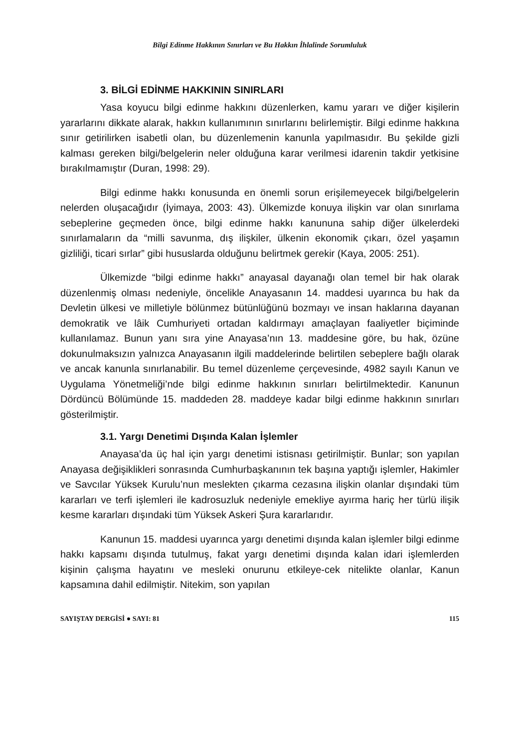Bilgi Edinme Hakkının Sınırları ve Bu Hakkın İhlalinde Sorumluluk
3. BİLGİ EDİNME HAKKININ SINIRLARI
Yasa koyucu bilgi edinme hakkını düzenlerken, kamu yararı ve diğer kişilerin yararlarını dikkate alarak, hakkın kullanımının sınırlarını belirlemiştir. Bilgi edinme hakkına sınır getirilirken isabetli olan, bu düzenlemenin kanunla yapılmasıdır. Bu şekilde gizli kalması gereken bilgi/belgelerin neler olduğuna karar verilmesi idarenin takdir yetkisine bırakılmamıştır (Duran, 1998: 29).
Bilgi edinme hakkı konusunda en önemli sorun erişilemeyecek bilgi/belgelerin nelerden oluşacağıdır (İyimaya, 2003: 43). Ülkemizde konuya ilişkin var olan sınırlama sebeplerine geçmeden önce, bilgi edinme hakkı kanununa sahip diğer ülkelerdeki sınırlamaların da “milli savunma, dış ilişkiler, ülkenin ekonomik çıkarı, özel yaşamın gizliliği, ticari sırlar” gibi hususlarda olduğunu belirtmek gerekir (Kaya, 2005: 251).
Ülkemizde “bilgi edinme hakkı” anayasal dayanağı olan temel bir hak olarak düzenlenmiş olması nedeniyle, öncelikle Anayasanın 14. maddesi uyarınca bu hak da Devletin ülkesi ve milletiyle bölünmez bütünlüğünü bozmayı ve insan haklarına dayanan demokratik ve lâik Cumhuriyeti ortadan kaldırmayı amaçlayan faaliyetler biçiminde kullanılamaz. Bunun yanı sıra yine Anayasa’nın 13. maddesine göre, bu hak, özüne dokunulmaksızın yalnızca Anayasanın ilgili maddelerinde belirtilen sebeplere bağlı olarak ve ancak kanunla sınırlanabilir. Bu temel düzenleme çerçevesinde, 4982 sayılı Kanun ve Uygulama Yönetmeliği’nde bilgi edinme hakkının sınırları belirtilmektedir. Kanunun Dördüncü Bölümünde 15. maddeden 28. maddeye kadar bilgi edinme hakkının sınırları gösterilmiştir.
3.1. Yargı Denetimi Dışında Kalan İşlemler
Anayasa’da üç hal için yargı denetimi istisnası getirilmiştir. Bunlar; son yapılan Anayasa değişiklikleri sonrasında Cumhurbaşkanının tek başına yaptığı işlemler, Hakimler ve Savcılar Yüksek Kurulu’nun meslekten çıkarma cezasına ilişkin olanlar dışındaki tüm kararları ve terfi işlemleri ile kadrosuzluk nedeniyle emekliye ayırma hariç her türlü ilişik kesme kararları dışındaki tüm Yüksek Askeri Şura kararlarıdır.
Kanunun 15. maddesi uyarınca yargı denetimi dışında kalan işlemler bilgi edinme hakkı kapsamı dışında tutulmuş, fakat yargı denetimi dışında kalan idari işlemlerden kişinin çalışma hayatını ve mesleki onurunu etkileye-cek nitelikte olanlar, Kanun kapsamına dahil edilmiştir. Nitekim, son yapılan
SAYIŞTAY DERGİSİ ● SAYI: 81 115